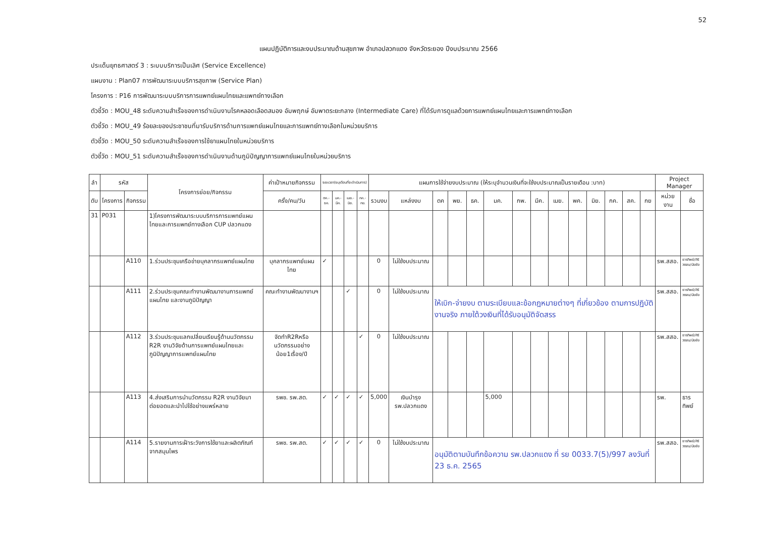52
แผนปฏิบัติการและงบประมาณด้านสุขภาพ อำเภอปลวกแดง จังหวัดระยอง ปีงบประมาณ 2566
ประเด็นยุทธศาสตร์ 3 : ระบบบริการเป็นเลิศ (Service Excellence)
แผนงาน : Plan07 การพัฒนาระบบบริการสุขภาพ (Service Plan)
โครงการ : P16 การพัฒนาระบบบริการการแพทย์แผนไทยและแพทย์ทางเลือก
ตัวชี้วัด : MOU_48 ระดับความสำเร็จของการดำเนินงานโรคหลอดเลือดสมอง อัมพฤกษ์ อัมพาตระยะกลาง (Intermediate Care) ที่ได้รับการดูแลด้วยการแพทย์แผนไทยและการแพทย์ทางเลือก
ตัวชี้วัด : MOU_49 ร้อยละของประชาชนที่มารับบริการด้านการแพทย์แผนไทยและการแพทย์ทางเลือกในหน่วยบริการ
ตัวชี้วัด : MOU_50 ระดับความสำเร็จของการใช้ยาแผนไทยในหน่วยบริการ
ตัวชี้วัด : MOU_51 ระดับความสำเร็จของการดำเนินงานด้านภูมิปัญญาการแพทย์แผนไทยในหน่วยบริการ
| ลำ | รหัส | | โครงการย่อย/กิจกรรม | ค่าเป้าหมายกิจกรรม | ระยะเวลา(ระบุเดือนที่จะดำเนินการ) | | | | แผนการใช้จ่ายงบประมาณ (ให้ระบุจำนวนเงินที่จะใช้งบประมาณเป็นรายเดือน :บาท) | | | | | | | | | | | | | | Project Manager | |
| --- | --- | --- | --- | --- | --- | --- | --- | --- | --- | --- | --- | --- | --- | --- | --- | --- | --- | --- | --- | --- | --- | --- | --- | --- |
| ดับ | โครงการ | กิจกรรม | | ครั้ง/คน/วัน | ตค.-ธค. | มค.-มีค. | เมย.-มิย. | กค.-กย. | รวมงบ | แหล่งงบ | ตค | พย. | ธค. | มค. | กพ. | มีค. | เมย. | พค. | มิย. | กค. | สค. | กย | หน่วยงาน | ชื่อ |
| 31 | P031 | | 1)โครงการพัฒนาระบบบริการการแพทย์แผนไทยและการแพทย์ทางเลือก CUP ปลวกแดง | | | | | | | | | | | | | | | | | | | | | |
| | | A110 | 1.ร่วมประชุมเครือข่ายบุคลากรแพทย์แผนไทย | บุคลากรแพทย์แผนไทย | ✓ | | | | 0 | ไม่ใช้งบประมาณ | | | | | | | | | | | | | รพ.สสอ. | ธารทิพย์/ศิริวรรณ/นัยชัย |
| | | A111 | 2.ร่วมประชุมคณะทำงานพัฒนางานการแพทย์แผนไทย และงานภูมิปัญญา | คณะทำงานพัฒนางานฯ | | | ✓ | | 0 | ไม่ใช้งบประมาณ | ให้เบิก-จ่ายงบ ตามระเบียบและข้อกฎหมายต่างๆ ที่เกี่ยวข้อง ตามการปฏิบัติงานจริง ภายใต้วงเงินที่ได้รับอนุมัติจัดสรร | | | | | | | | | | | | รพ.สสอ. | ธารทิพย์/ศิริวรรณ/นัยชัย |
| | | A112 | 3.ร่วมประชุมแลกเปลี่ยนเรียนรู้ด้านนวัตกรรม R2R งานวิจัยด้านการแพทย์แผนไทยและภูมิปัญญาการแพทย์แผนไทย | จัดทำR2Rหรือนวัตกรรมอย่างน้อย1เรื่อง/ปี | | | | ✓ | 0 | ไม่ใช้งบประมาณ | | | | | | | | | | | | | รพ.สสอ. | ธารทิพย์/ศิริวรรณ/นัยชัย |
| | | A113 | 4.ส่งเสริมการนำนวัตกรรม R2R งานวิจัยมาต่อยอดและนำไปใช้อย่างแพร่หลาย | รพช. รพ.สต. | ✓ | ✓ | ✓ | ✓ | 5,000 | เงินบำรุง รพ.ปลวกแดง | | | | 5,000 | | | | | | | | | รพ. | ธารทิพย์ |
| | | A114 | 5.รายงานการเฝ้าระวังการใช้ยาและผลิตภัณฑ์จากสมุนไพร | รพช. รพ.สต. | ✓ | ✓ | ✓ | ✓ | 0 | ไม่ใช้งบประมาณ | อนุมัติตามบันทึกข้อความ รพ.ปลวกแดง ที่ รย 0033.7(5)/997 ลงวันที่ 23 ธ.ค. 2565 | | | | | | | | | | | | รพ.สสอ. | ธารทิพย์/ศิริวรรณ/นัยชัย |